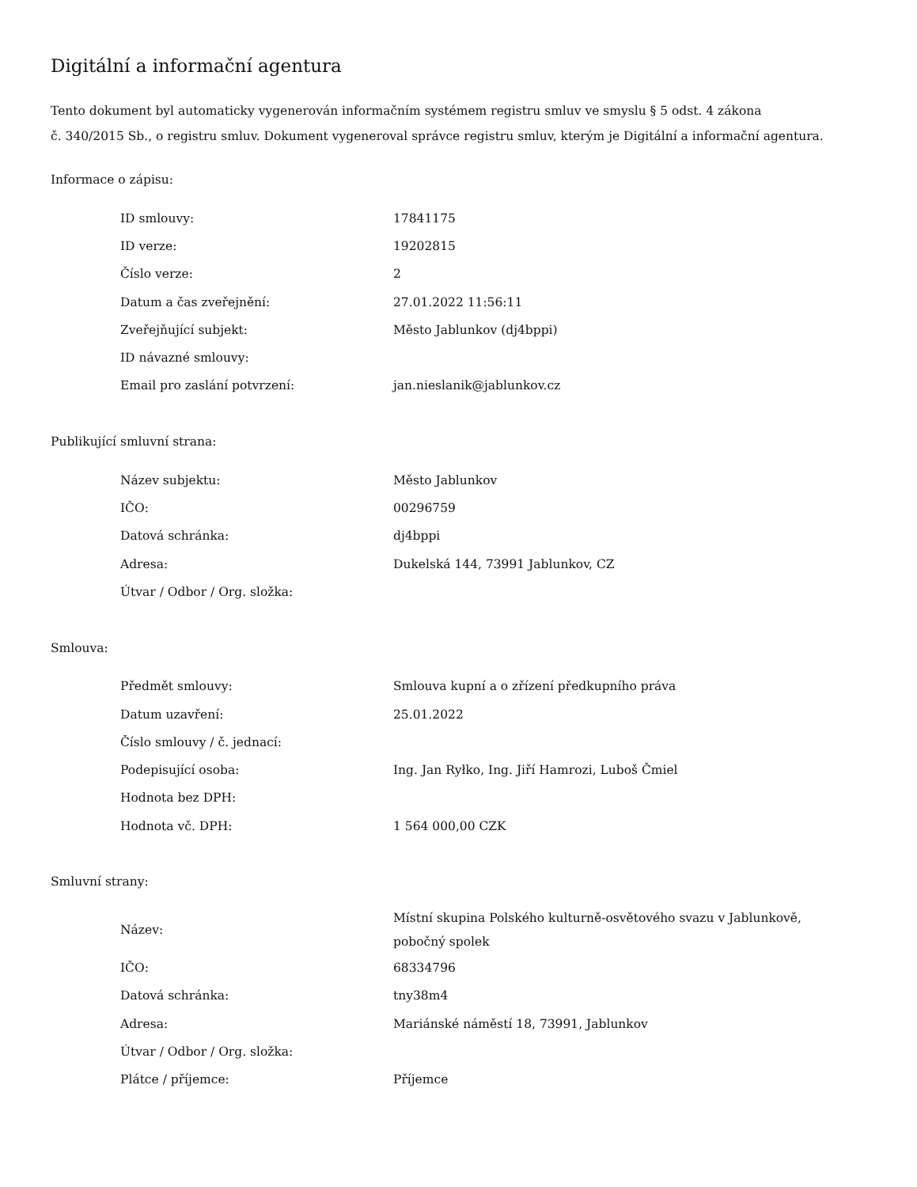Digitální a informační agentura
Tento dokument byl automaticky vygenerován informačním systémem registru smluv ve smyslu § 5 odst. 4 zákona
č. 340/2015 Sb., o registru smluv. Dokument vygeneroval správce registru smluv, kterým je Digitální a informační agentura.
Informace o zápisu:
| ID smlouvy: | 17841175 |
| ID verze: | 19202815 |
| Číslo verze: | 2 |
| Datum a čas zveřejnění: | 27.01.2022 11:56:11 |
| Zveřejňující subjekt: | Město Jablunkov (dj4bppi) |
| ID návazné smlouvy: | |
| Email pro zaslání potvrzení: | jan.nieslanik@jablunkov.cz |
Publikující smluvní strana:
| Název subjektu: | Město Jablunkov |
| IČO: | 00296759 |
| Datová schránka: | dj4bppi |
| Adresa: | Dukelská 144, 73991 Jablunkov, CZ |
| Útvar / Odbor / Org. složka: | |
Smlouva:
| Předmět smlouvy: | Smlouva kupní a o zřízení předkupního práva |
| Datum uzavření: | 25.01.2022 |
| Číslo smlouvy / č. jednací: | |
| Podepisující osoba: | Ing. Jan Ryłko, Ing. Jiří Hamrozi, Luboš Čmiel |
| Hodnota bez DPH: | |
| Hodnota vč. DPH: | 1 564 000,00 CZK |
Smluvní strany:
| Název: | Místní skupina Polského kulturně-osvětového svazu v Jablunkově, pobočný spolek |
| IČO: | 68334796 |
| Datová schránka: | tny38m4 |
| Adresa: | Mariánské náměstí 18, 73991, Jablunkov |
| Útvar / Odbor / Org. složka: | |
| Plátce / příjemce: | Příjemce |